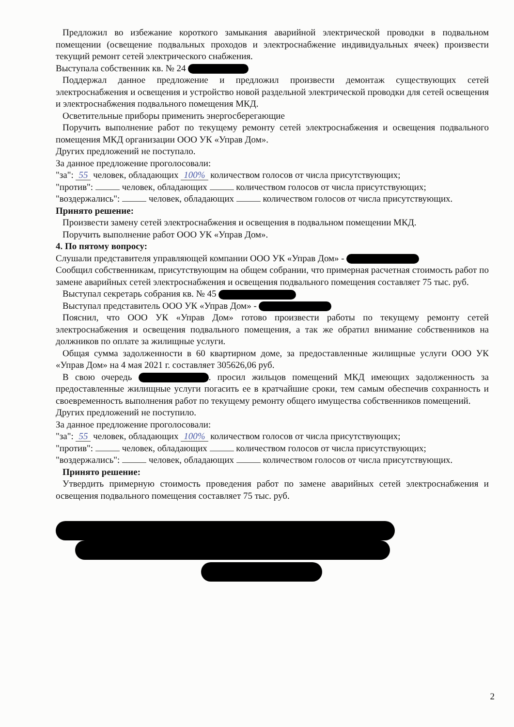Предложил во избежание короткого замыкания аварийной электрической проводки в подвальном помещении (освещение подвальных проходов и электроснабжение индивидуальных ячеек) произвести текущий ремонт сетей электрического снабжения.
Выступала собственник кв. № 24
Поддержал данное предложение и предложил произвести демонтаж существующих сетей электроснабжения и освещения и устройство новой раздельной электрической проводки для сетей освещения и электроснабжения подвального помещения МКД.
Осветительные приборы применить энергосберегающие
Поручить выполнение работ по текущему ремонту сетей электроснабжения и освещения подвального помещения МКД организации ООО УК «Управ Дом».
Других предложений не поступало.
За данное предложение проголосовали:
"за": 55 человек, обладающих 100% количеством голосов от числа присутствующих;
"против": человек, обладающих количеством голосов от числа присутствующих;
"воздержались": человек, обладающих количеством голосов от числа присутствующих.
Принято решение:
Произвести замену сетей электроснабжения и освещения в подвальном помещении МКД.
Поручить выполнение работ ООО УК «Управ Дом».
4. По пятому вопросу:
Слушали представителя управляющей компании ООО УК «Управ Дом» -
Сообщил собственникам, присутствующим на общем собрании, что примерная расчетная стоимость работ по замене аварийных сетей электроснабжения и освещения подвального помещения составляет 75 тыс. руб.
Выступал секретарь собрания кв. № 45
Выступал представитель ООО УК «Управ Дом» -
Пояснил, что ООО УК «Управ Дом» готово произвести работы по текущему ремонту сетей электроснабжения и освещения подвального помещения, а так же обратил внимание собственников на должников по оплате за жилищные услуги.
Общая сумма задолженности в 60 квартирном доме, за предоставленные жилищные услуги ООО УК «Управ Дом» на 4 мая 2021 г. составляет 305626,06 руб.
В свою очередь . просил жильцов помещений МКД имеющих задолженность за предоставленные жилищные услуги погасить ее в кратчайшие сроки, тем самым обеспечив сохранность и своевременность выполнения работ по текущему ремонту общего имущества собственников помещений.
Других предложений не поступило.
За данное предложение проголосовали:
"за": 55 человек, обладающих 100% количеством голосов от числа присутствующих;
"против": человек, обладающих количеством голосов от числа присутствующих;
"воздержались": человек, обладающих количеством голосов от числа присутствующих.
Принято решение:
Утвердить примерную стоимость проведения работ по замене аварийных сетей электроснабжения и освещения подвального помещения составляет 75 тыс. руб.
2